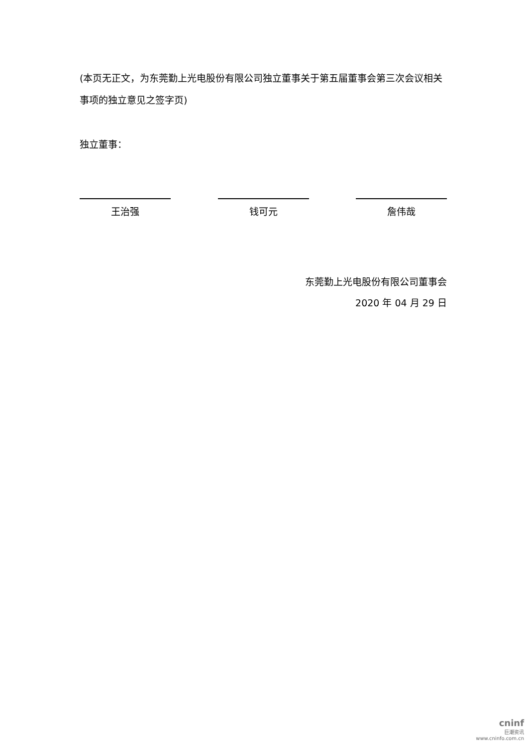(本页无正文，为东莞勤上光电股份有限公司独立董事关于第五届董事会第三次会议相关事项的独立意见之签字页)
独立董事：
王治强 钱可元 詹伟哉
东莞勤上光电股份有限公司董事会
2020 年 04 月 29 日
cninf
巨潮资讯
www.cninfo.com.cn